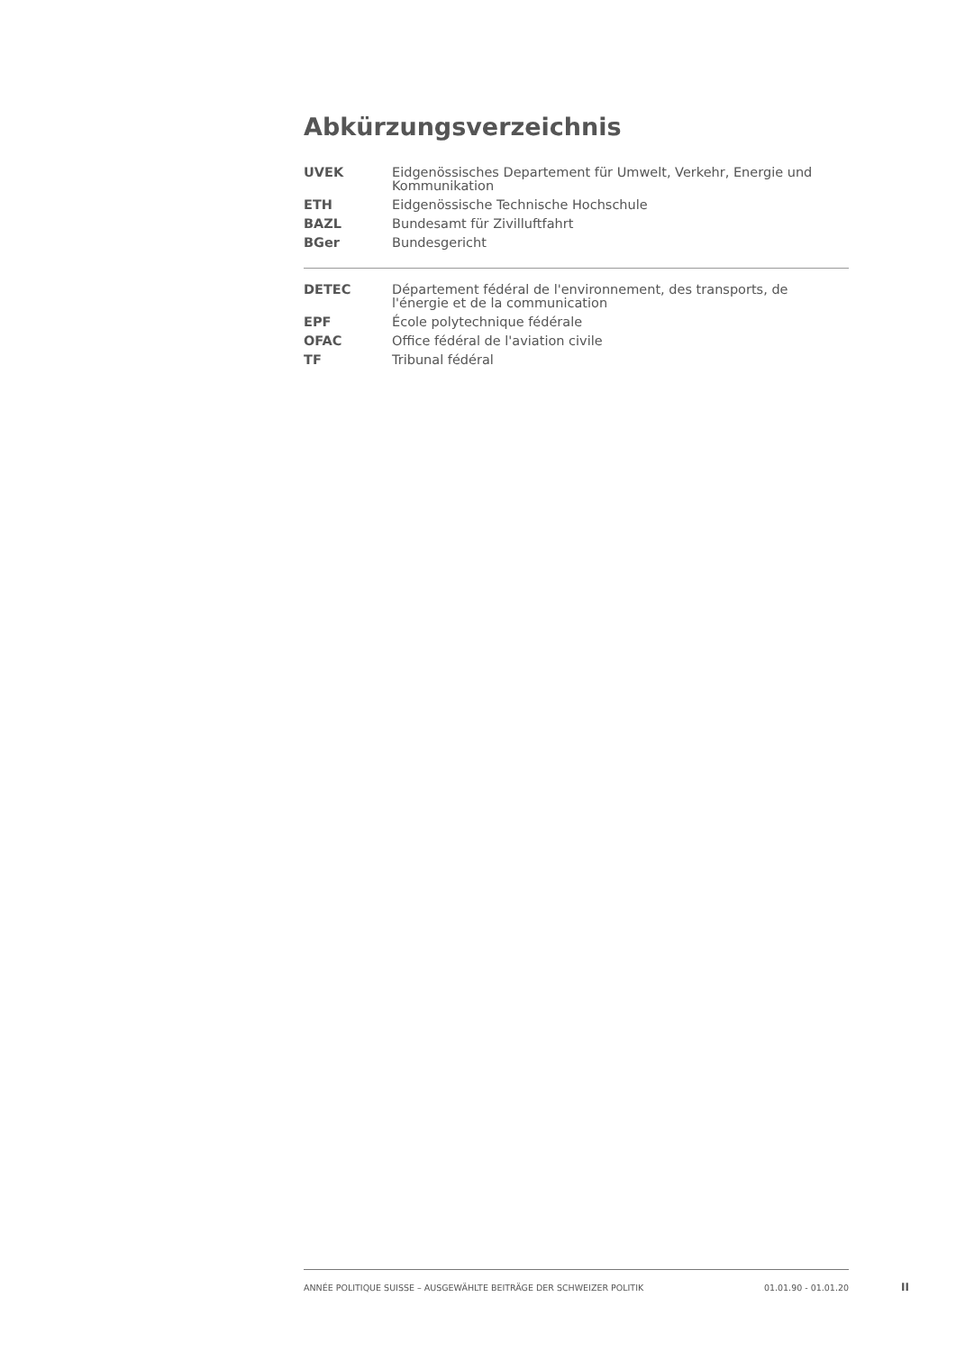Abkürzungsverzeichnis
| UVEK | Eidgenössisches Departement für Umwelt, Verkehr, Energie und Kommunikation |
| ETH | Eidgenössische Technische Hochschule |
| BAZL | Bundesamt für Zivilluftfahrt |
| BGer | Bundesgericht |
| DETEC | Département fédéral de l'environnement, des transports, de l'énergie et de la communication |
| EPF | École polytechnique fédérale |
| OFAC | Office fédéral de l'aviation civile |
| TF | Tribunal fédéral |
ANNÉE POLITIQUE SUISSE – AUSGEWÄHLTE BEITRÄGE DER SCHWEIZER POLITIK 01.01.90 - 01.01.20
II